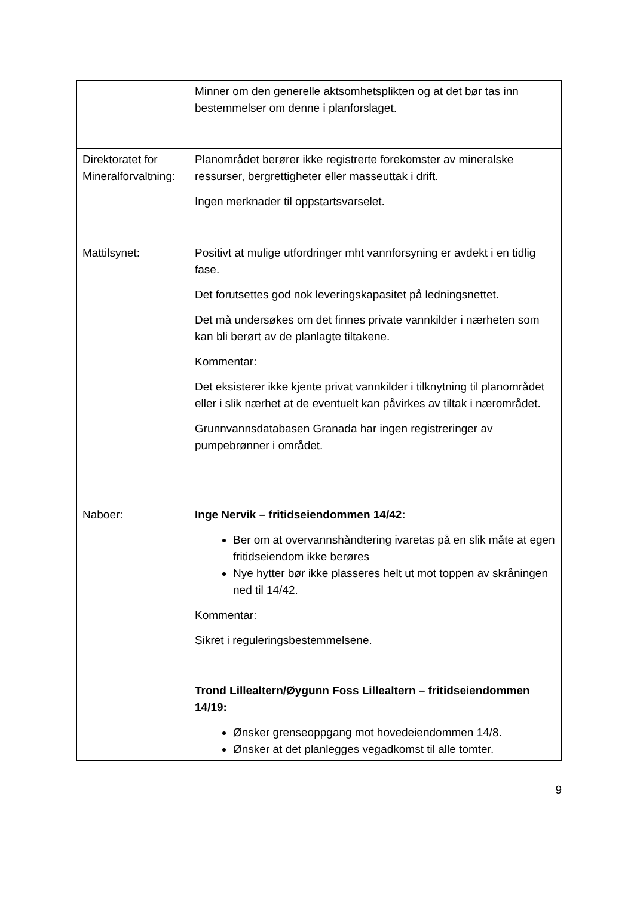| | Minner om den generelle aktsomhetsplikten og at det bør tas inn bestemmelser om denne i planforslaget. |
| Direktoratet for Mineralforvaltning: | Planområdet berører ikke registrerte forekomster av mineralske ressurser, bergrettigheter eller masseuttak i drift. Ingen merknader til oppstartsvarselet. |
| Mattilsynet: | Positivt at mulige utfordringer mht vannforsyning er avdekt i en tidlig fase. Det forutsettes god nok leveringskapasitet på ledningsnettet. Det må undersøkes om det finnes private vannkilder i nærheten som kan bli berørt av de planlagte tiltakene. Kommentar: Det eksisterer ikke kjente privat vannkilder i tilknytning til planområdet eller i slik nærhet at de eventuelt kan påvirkes av tiltak i nærområdet. Grunnvannsdatabasen Granada har ingen registreringer av pumpebrønner i området. |
| Naboer: | Inge Nervik – fritidseiendommen 14/42: Ber om at overvannshåndtering ivaretas på en slik måte at egen fritidseiendom ikke berøres Nye hytter bør ikke plasseres helt ut mot toppen av skråningen ned til 14/42. Kommentar: Sikret i reguleringsbestemmelsene. Trond Lillealtern/Øygunn Foss Lillealtern – fritidseiendommen 14/19: Ønsker grenseoppgang mot hovedeiendommen 14/8. Ønsker at det planlegges vegadkomst til alle tomter. |
9